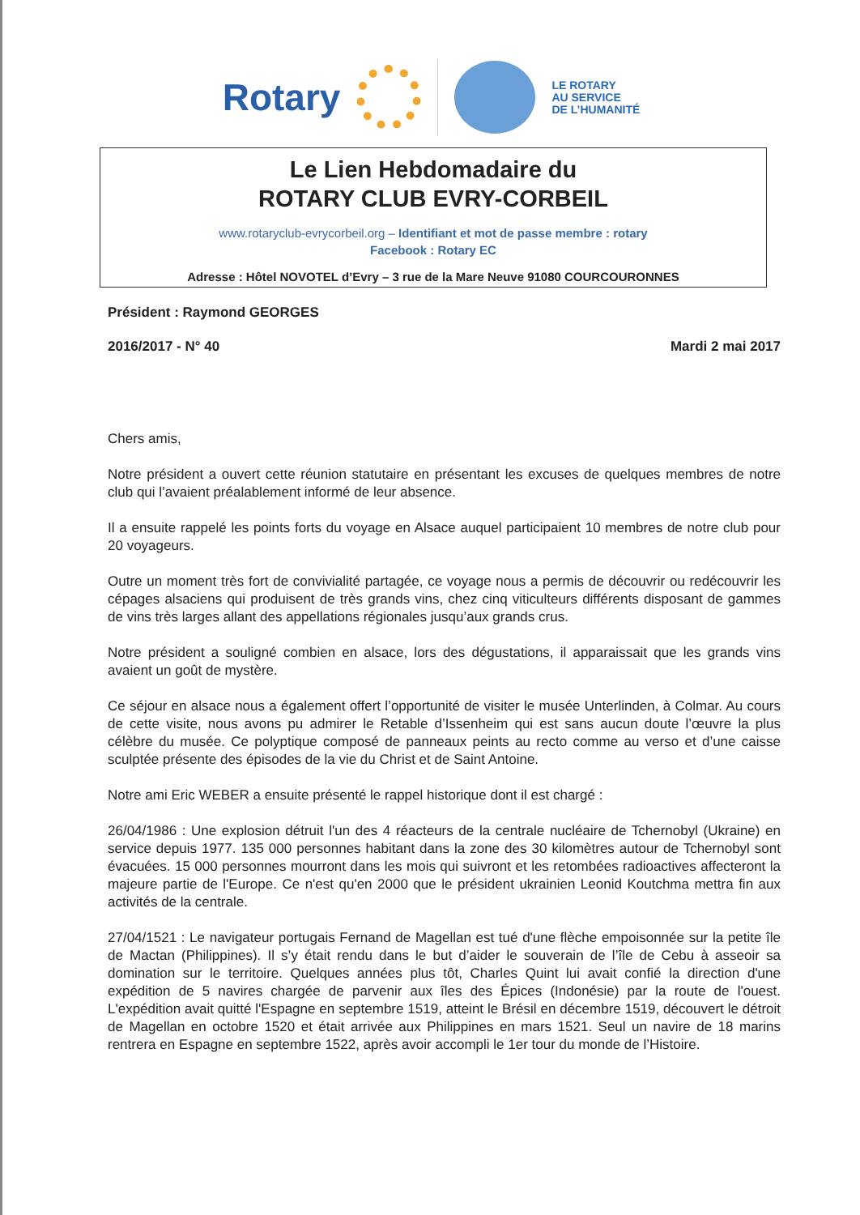Rotary
LE ROTARY
AU SERVICE
DE L’HUMANITÉ
Le Lien Hebdomadaire du
ROTARY CLUB EVRY-CORBEIL
www.rotaryclub-evrycorbeil.org – Identifiant et mot de passe membre : rotary
Facebook : Rotary EC
Adresse : Hôtel NOVOTEL d’Evry – 3 rue de la Mare Neuve 91080 COURCOURONNES
Président : Raymond GEORGES
2016/2017 - N° 40 Mardi 2 mai 2017
Chers amis,
Notre président a ouvert cette réunion statutaire en présentant les excuses de quelques membres de notre club qui l’avaient préalablement informé de leur absence.
Il a ensuite rappelé les points forts du voyage en Alsace auquel participaient 10 membres de notre club pour 20 voyageurs.
Outre un moment très fort de convivialité partagée, ce voyage nous a permis de découvrir ou redécouvrir les cépages alsaciens qui produisent de très grands vins, chez cinq viticulteurs différents disposant de gammes de vins très larges allant des appellations régionales jusqu’aux grands crus.
Notre président a souligné combien en alsace, lors des dégustations, il apparaissait que les grands vins avaient un goût de mystère.
Ce séjour en alsace nous a également offert l’opportunité de visiter le musée Unterlinden, à Colmar. Au cours de cette visite, nous avons pu admirer le Retable d’Issenheim qui est sans aucun doute l’œuvre la plus célèbre du musée. Ce polyptique composé de panneaux peints au recto comme au verso et d’une caisse sculptée présente des épisodes de la vie du Christ et de Saint Antoine.
Notre ami Eric WEBER a ensuite présenté le rappel historique dont il est chargé :
26/04/1986 : Une explosion détruit l'un des 4 réacteurs de la centrale nucléaire de Tchernobyl (Ukraine) en service depuis 1977. 135 000 personnes habitant dans la zone des 30 kilomètres autour de Tchernobyl sont évacuées. 15 000 personnes mourront dans les mois qui suivront et les retombées radioactives affecteront la majeure partie de l'Europe. Ce n'est qu'en 2000 que le président ukrainien Leonid Koutchma mettra fin aux activités de la centrale.
27/04/1521 : Le navigateur portugais Fernand de Magellan est tué d'une flèche empoisonnée sur la petite île de Mactan (Philippines). Il s’y était rendu dans le but d’aider le souverain de l’île de Cebu à asseoir sa domination sur le territoire. Quelques années plus tôt, Charles Quint lui avait confié la direction d'une expédition de 5 navires chargée de parvenir aux îles des Épices (Indonésie) par la route de l'ouest. L'expédition avait quitté l'Espagne en septembre 1519, atteint le Brésil en décembre 1519, découvert le détroit de Magellan en octobre 1520 et était arrivée aux Philippines en mars 1521. Seul un navire de 18 marins rentrera en Espagne en septembre 1522, après avoir accompli le 1er tour du monde de l’Histoire.